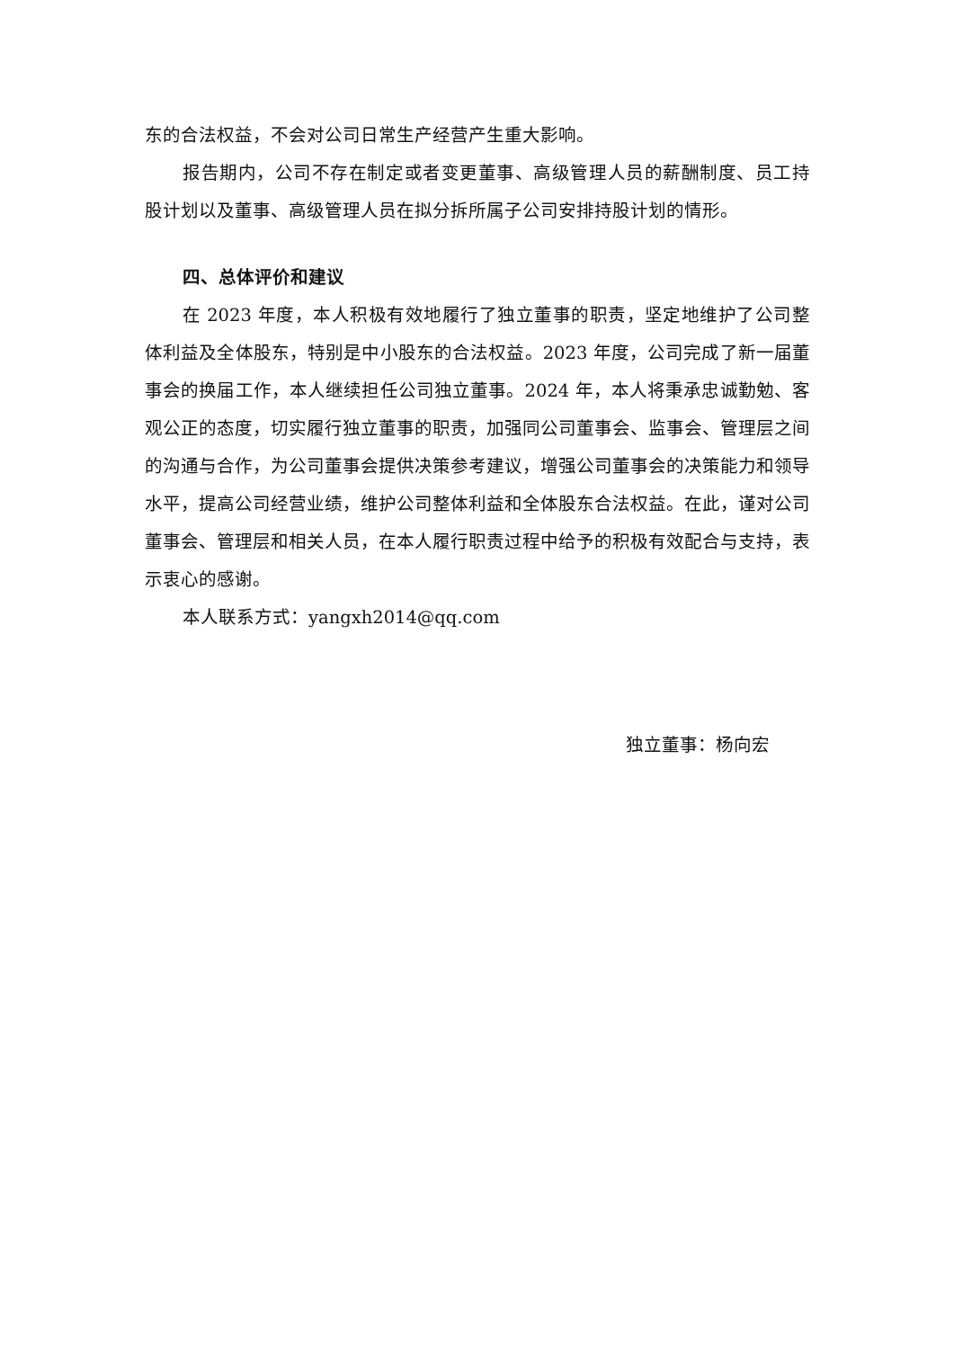东的合法权益，不会对公司日常生产经营产生重大影响。
报告期内，公司不存在制定或者变更董事、高级管理人员的薪酬制度、员工持股计划以及董事、高级管理人员在拟分拆所属子公司安排持股计划的情形。
四、总体评价和建议
在 2023 年度，本人积极有效地履行了独立董事的职责，坚定地维护了公司整体利益及全体股东，特别是中小股东的合法权益。2023 年度，公司完成了新一届董事会的换届工作，本人继续担任公司独立董事。2024 年，本人将秉承忠诚勤勉、客观公正的态度，切实履行独立董事的职责，加强同公司董事会、监事会、管理层之间的沟通与合作，为公司董事会提供决策参考建议，增强公司董事会的决策能力和领导水平，提高公司经营业绩，维护公司整体利益和全体股东合法权益。在此，谨对公司董事会、管理层和相关人员，在本人履行职责过程中给予的积极有效配合与支持，表示衷心的感谢。
本人联系方式：yangxh2014@qq.com
独立董事：杨向宏